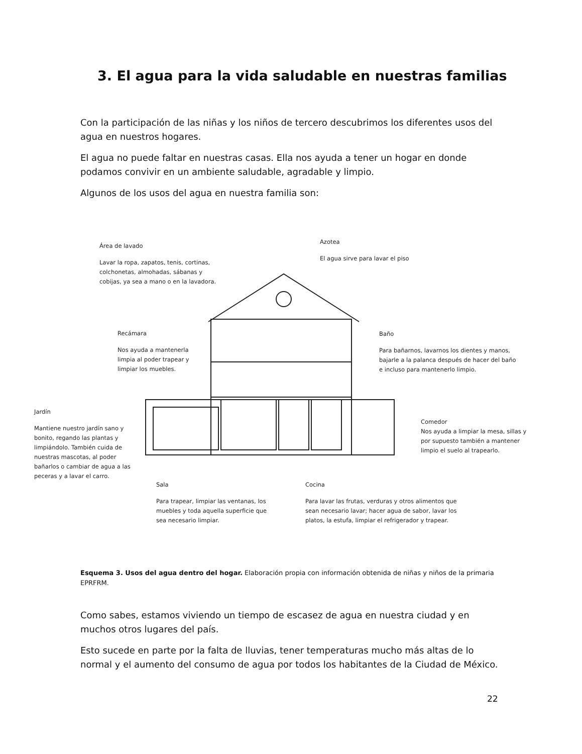3. El agua para la vida saludable en nuestras familias
Con la participación de las niñas y los niños de tercero descubrimos los diferentes usos del agua en nuestros hogares.
El agua no puede faltar en nuestras casas. Ella nos ayuda a tener un hogar en donde podamos convivir en un ambiente saludable, agradable y limpio.
Algunos de los usos del agua en nuestra familia son:
Área de lavado
Lavar la ropa, zapatos, tenis, cortinas, colchonetas, almohadas, sábanas y cobijas, ya sea a mano o en la lavadora.
Azotea
El agua sirve para lavar el piso
Recámara
Nos ayuda a mantenerla limpia al poder trapear y limpiar los muebles.
Baño
Para bañarnos, lavarnos los dientes y manos, bajarle a la palanca después de hacer del baño e incluso para mantenerlo limpio.
Jardín
Mantiene nuestro jardín sano y bonito, regando las plantas y limpiándolo. También cuida de nuestras mascotas, al poder bañarlos o cambiar de agua a las peceras y a lavar el carro.
Comedor
Nos ayuda a limpiar la mesa, sillas y por supuesto también a mantener limpio el suelo al trapearlo.
Sala
Para trapear, limpiar las ventanas, los muebles y toda aquella superficie que sea necesario limpiar.
Cocina
Para lavar las frutas, verduras y otros alimentos que sean necesario lavar; hacer agua de sabor, lavar los platos, la estufa, limpiar el refrigerador y trapear.
Esquema 3. Usos del agua dentro del hogar. Elaboración propia con información obtenida de niñas y niños de la primaria EPRFRM.
Como sabes, estamos viviendo un tiempo de escasez de agua en nuestra ciudad y en muchos otros lugares del país.
Esto sucede en parte por la falta de lluvias, tener temperaturas mucho más altas de lo normal y el aumento del consumo de agua por todos los habitantes de la Ciudad de México.
22